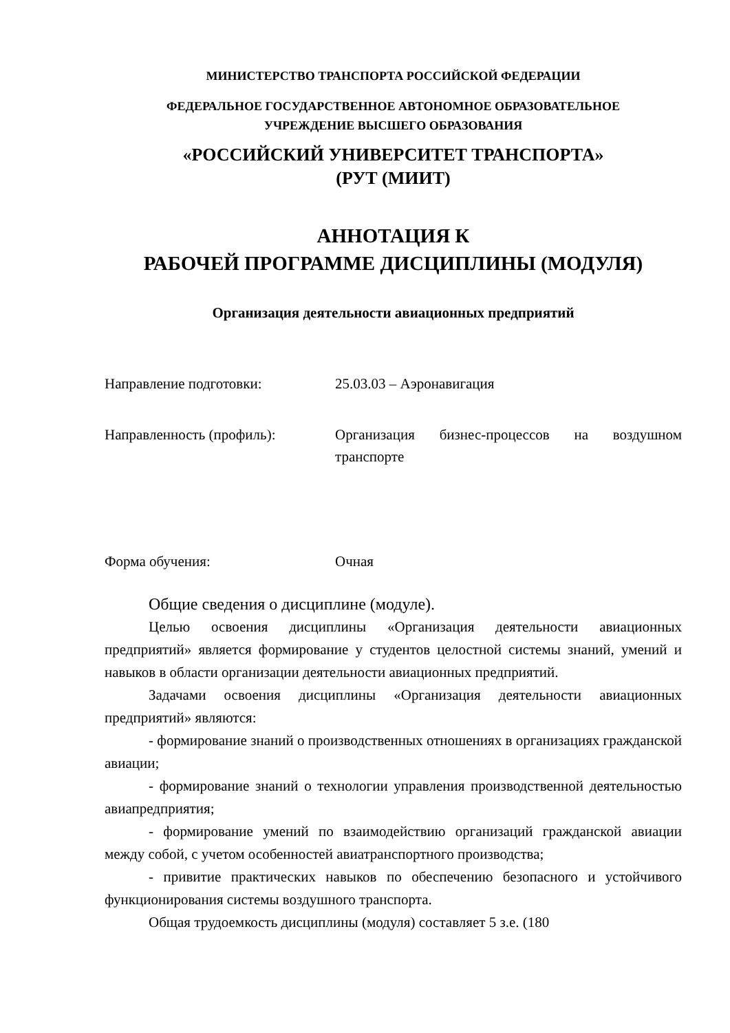МИНИСТЕРСТВО ТРАНСПОРТА РОССИЙСКОЙ ФЕДЕРАЦИИ
ФЕДЕРАЛЬНОЕ ГОСУДАРСТВЕННОЕ АВТОНОМНОЕ ОБРАЗОВАТЕЛЬНОЕ
УЧРЕЖДЕНИЕ ВЫСШЕГО ОБРАЗОВАНИЯ
«РОССИЙСКИЙ УНИВЕРСИТЕТ ТРАНСПОРТА»
(РУТ (МИИТ)
АННОТАЦИЯ К
РАБОЧЕЙ ПРОГРАММЕ ДИСЦИПЛИНЫ (МОДУЛЯ)
Организация деятельности авиационных предприятий
Направление подготовки: 25.03.03 – Аэронавигация
Направленность (профиль): Организация бизнес-процессов на воздушном транспорте
Форма обучения: Очная
Общие сведения о дисциплине (модуле).
Целью освоения дисциплины «Организация деятельности авиационных предприятий» является формирование у студентов целостной системы знаний, умений и навыков в области организации деятельности авиационных предприятий.
Задачами освоения дисциплины «Организация деятельности авиационных предприятий» являются:
- формирование знаний о производственных отношениях в организациях гражданской авиации;
- формирование знаний о технологии управления производственной деятельностью авиапредприятия;
- формирование умений по взаимодействию организаций гражданской авиации между собой, с учетом особенностей авиатранспортного производства;
- привитие практических навыков по обеспечению безопасного и устойчивого функционирования системы воздушного транспорта.
Общая трудоемкость дисциплины (модуля) составляет 5 з.е. (180